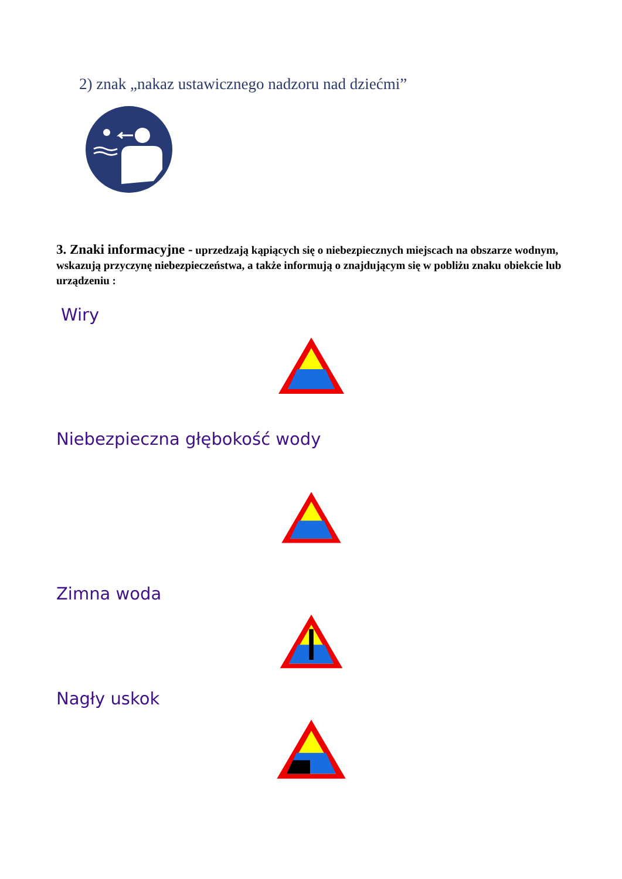2) znak „nakaz ustawicznego nadzoru nad dziećmi”
3. Znaki informacyjne - uprzedzają kąpiących się o niebezpiecznych miejscach na obszarze wodnym, wskazują przyczynę niebezpieczeństwa, a także informują o znajdującym się w pobliżu znaku obiekcie lub urządzeniu :
Wiry
Niebezpieczna głębokość wody
Zimna woda
Nagły uskok